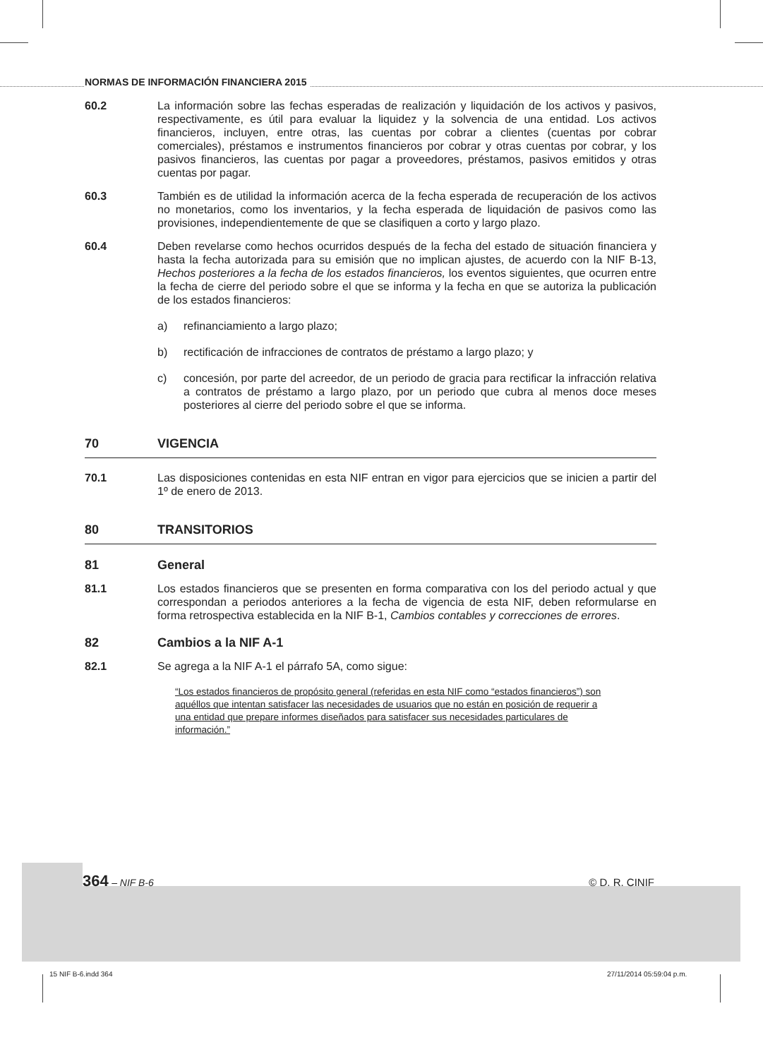NORMAS DE INFORMACIÓN FINANCIERA 2015
60.2 La información sobre las fechas esperadas de realización y liquidación de los activos y pasivos, respectivamente, es útil para evaluar la liquidez y la solvencia de una entidad. Los activos financieros, incluyen, entre otras, las cuentas por cobrar a clientes (cuentas por cobrar comerciales), préstamos e instrumentos financieros por cobrar y otras cuentas por cobrar, y los pasivos financieros, las cuentas por pagar a proveedores, préstamos, pasivos emitidos y otras cuentas por pagar.
60.3 También es de utilidad la información acerca de la fecha esperada de recuperación de los activos no monetarios, como los inventarios, y la fecha esperada de liquidación de pasivos como las provisiones, independientemente de que se clasifiquen a corto y largo plazo.
60.4 Deben revelarse como hechos ocurridos después de la fecha del estado de situación financiera y hasta la fecha autorizada para su emisión que no implican ajustes, de acuerdo con la NIF B-13, Hechos posteriores a la fecha de los estados financieros, los eventos siguientes, que ocurren entre la fecha de cierre del periodo sobre el que se informa y la fecha en que se autoriza la publicación de los estados financieros:
a) refinanciamiento a largo plazo;
b) rectificación de infracciones de contratos de préstamo a largo plazo; y
c) concesión, por parte del acreedor, de un periodo de gracia para rectificar la infracción relativa a contratos de préstamo a largo plazo, por un periodo que cubra al menos doce meses posteriores al cierre del periodo sobre el que se informa.
70 VIGENCIA
70.1 Las disposiciones contenidas en esta NIF entran en vigor para ejercicios que se inicien a partir del 1º de enero de 2013.
80 TRANSITORIOS
81 General
81.1 Los estados financieros que se presenten en forma comparativa con los del periodo actual y que correspondan a periodos anteriores a la fecha de vigencia de esta NIF, deben reformularse en forma retrospectiva establecida en la NIF B-1, Cambios contables y correcciones de errores.
82 Cambios a la NIF A-1
82.1 Se agrega a la NIF A-1 el párrafo 5A, como sigue:
“Los estados financieros de propósito general (referidas en esta NIF como “estados financieros”) son aquéllos que intentan satisfacer las necesidades de usuarios que no están en posición de requerir a una entidad que prepare informes diseñados para satisfacer sus necesidades particulares de información.”
364 – NIF B-6 © D. R. CINIF
15 NIF B-6.indd 364 27/11/2014 05:59:04 p.m.